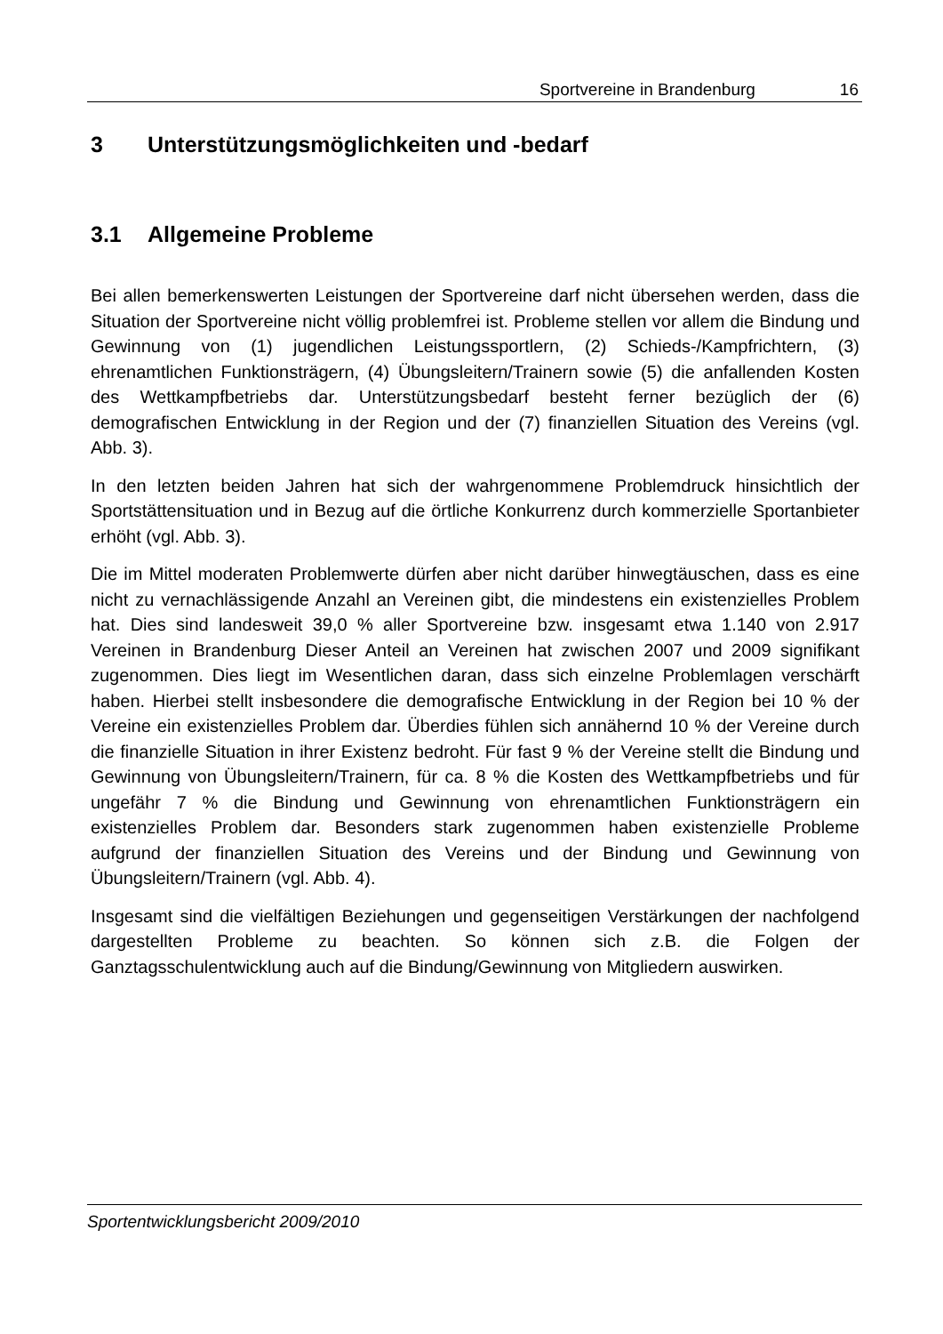Sportvereine in Brandenburg 16
3 Unterstützungsmöglichkeiten und -bedarf
3.1 Allgemeine Probleme
Bei allen bemerkenswerten Leistungen der Sportvereine darf nicht übersehen werden, dass die Situation der Sportvereine nicht völlig problemfrei ist. Probleme stellen vor allem die Bindung und Gewinnung von (1) jugendlichen Leistungssportlern, (2) Schieds-/Kampfrichtern, (3) ehrenamtlichen Funktionsträgern, (4) Übungsleitern/Trainern sowie (5) die anfallenden Kosten des Wettkampfbetriebs dar. Unterstützungsbedarf besteht ferner bezüglich der (6) demografischen Entwicklung in der Region und der (7) finanziellen Situation des Vereins (vgl. Abb. 3).
In den letzten beiden Jahren hat sich der wahrgenommene Problemdruck hinsichtlich der Sportstättensituation und in Bezug auf die örtliche Konkurrenz durch kommerzielle Sportanbieter erhöht (vgl. Abb. 3).
Die im Mittel moderaten Problemwerte dürfen aber nicht darüber hinwegtäuschen, dass es eine nicht zu vernachlässigende Anzahl an Vereinen gibt, die mindestens ein existenzielles Problem hat. Dies sind landesweit 39,0 % aller Sportvereine bzw. insgesamt etwa 1.140 von 2.917 Vereinen in Brandenburg Dieser Anteil an Vereinen hat zwischen 2007 und 2009 signifikant zugenommen. Dies liegt im Wesentlichen daran, dass sich einzelne Problemlagen verschärft haben. Hierbei stellt insbesondere die demografische Entwicklung in der Region bei 10 % der Vereine ein existenzielles Problem dar. Überdies fühlen sich annähernd 10 % der Vereine durch die finanzielle Situation in ihrer Existenz bedroht. Für fast 9 % der Vereine stellt die Bindung und Gewinnung von Übungsleitern/Trainern, für ca. 8 % die Kosten des Wettkampfbetriebs und für ungefähr 7 % die Bindung und Gewinnung von ehrenamtlichen Funktionsträgern ein existenzielles Problem dar. Besonders stark zugenommen haben existenzielle Probleme aufgrund der finanziellen Situation des Vereins und der Bindung und Gewinnung von Übungsleitern/Trainern (vgl. Abb. 4).
Insgesamt sind die vielfältigen Beziehungen und gegenseitigen Verstärkungen der nachfolgend dargestellten Probleme zu beachten. So können sich z.B. die Folgen der Ganztagsschulentwicklung auch auf die Bindung/Gewinnung von Mitgliedern auswirken.
Sportentwicklungsbericht 2009/2010